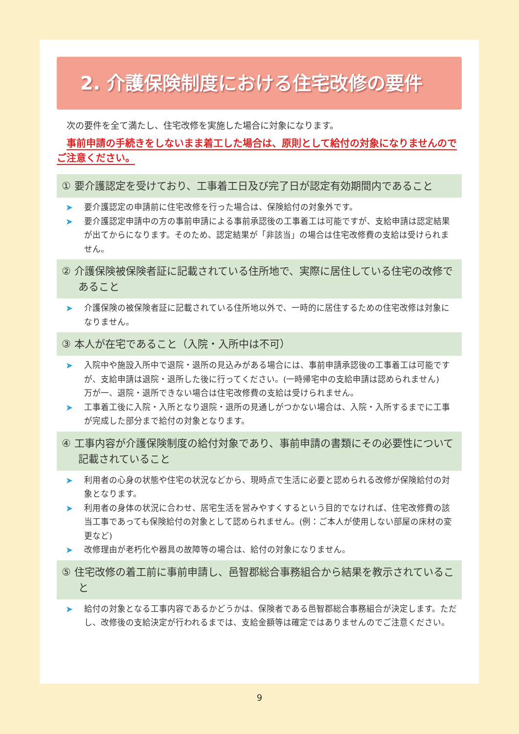2. 介護保険制度における住宅改修の要件
次の要件を全て満たし、住宅改修を実施した場合に対象になります。
事前申請の手続きをしないまま着工した場合は、原則として給付の対象になりませんのでご注意ください。
① 要介護認定を受けており、工事着工日及び完了日が認定有効期間内であること
➤ 要介護認定の申請前に住宅改修を行った場合は、保険給付の対象外です。
➤ 要介護認定申請中の方の事前申請による事前承認後の工事着工は可能ですが、支給申請は認定結果が出てからになります。そのため、認定結果が「非該当」の場合は住宅改修費の支給は受けられません。
② 介護保険被保険者証に記載されている住所地で、実際に居住している住宅の改修であること
➤ 介護保険の被保険者証に記載されている住所地以外で、一時的に居住するための住宅改修は対象になりません。
③ 本人が在宅であること（入院・入所中は不可）
➤ 入院中や施設入所中で退院・退所の見込みがある場合には、事前申請承認後の工事着工は可能ですが、支給申請は退院・退所した後に行ってください。(一時帰宅中の支給申請は認められません)
万が一、退院・退所できない場合は住宅改修費の支給は受けられません。
➤ 工事着工後に入院・入所となり退院・退所の見通しがつかない場合は、入院・入所するまでに工事が完成した部分まで給付の対象となります。
④ 工事内容が介護保険制度の給付対象であり、事前申請の書類にその必要性について記載されていること
➤ 利用者の心身の状態や住宅の状況などから、現時点で生活に必要と認められる改修が保険給付の対象となります。
➤ 利用者の身体の状況に合わせ、居宅生活を営みやすくするという目的でなければ、住宅改修費の該当工事であっても保険給付の対象として認められません。(例：ご本人が使用しない部屋の床材の変更など)
➤ 改修理由が老朽化や器具の故障等の場合は、給付の対象になりません。
⑤ 住宅改修の着工前に事前申請し、邑智郡総合事務組合から結果を教示されていること
➤ 給付の対象となる工事内容であるかどうかは、保険者である邑智郡総合事務組合が決定します。ただし、改修後の支給決定が行われるまでは、支給金額等は確定ではありませんのでご注意ください。
9